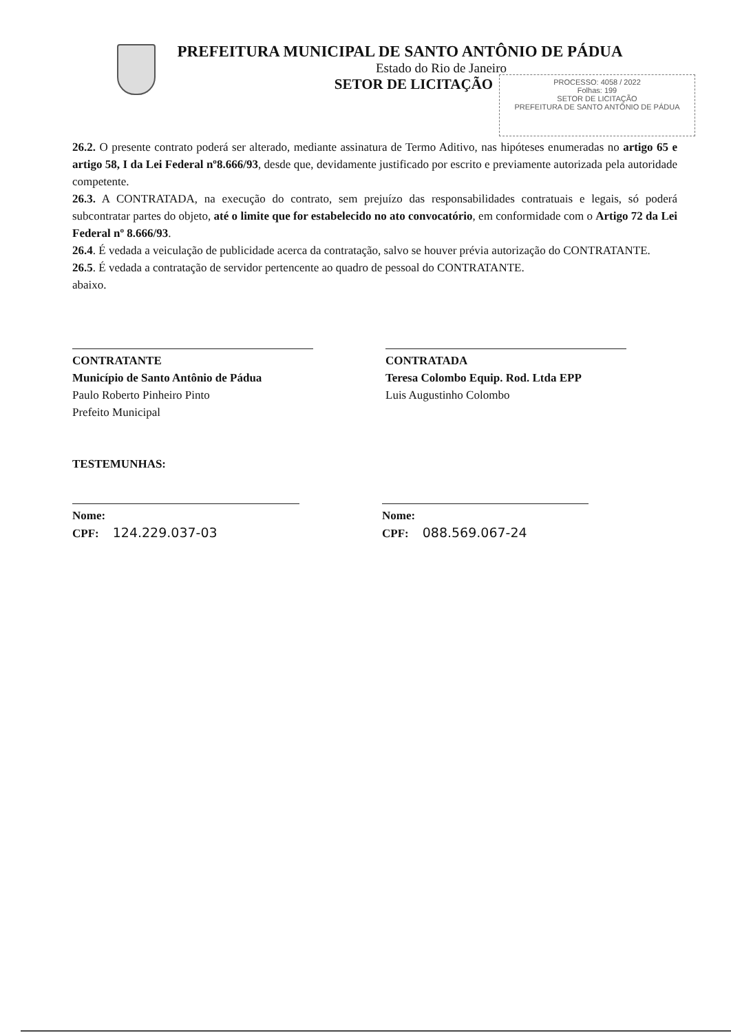PREFEITURA MUNICIPAL DE SANTO ANTÔNIO DE PÁDUA
Estado do Rio de Janeiro
SETOR DE LICITAÇÃO
PROCESSO: 4058 / 2022
Folhas: 199
SETOR DE LICITAÇÃO
PREFEITURA DE SANTO ANTÔNIO DE PÁDUA
26.2. O presente contrato poderá ser alterado, mediante assinatura de Termo Aditivo, nas hipóteses enumeradas no artigo 65 e artigo 58, I da Lei Federal nº8.666/93, desde que, devidamente justificado por escrito e previamente autorizada pela autoridade competente.
26.3. A CONTRATADA, na execução do contrato, sem prejuízo das responsabilidades contratuais e legais, só poderá subcontratar partes do objeto, até o limite que for estabelecido no ato convocatório, em conformidade com o Artigo 72 da Lei Federal nº 8.666/93.
26.4. É vedada a veiculação de publicidade acerca da contratação, salvo se houver prévia autorização do CONTRATANTE.
26.5. É vedada a contratação de servidor pertencente ao quadro de pessoal do CONTRATANTE.
abaixo.
CONTRATANTE
Município de Santo Antônio de Pádua
Paulo Roberto Pinheiro Pinto
Prefeito Municipal
CONTRATADA
Teresa Colombo Equip. Rod. Ltda EPP
Luis Augustinho Colombo
TESTEMUNHAS:
Nome:
CPF: 124.229.037-03
Nome:
CPF: 088.569.067-24